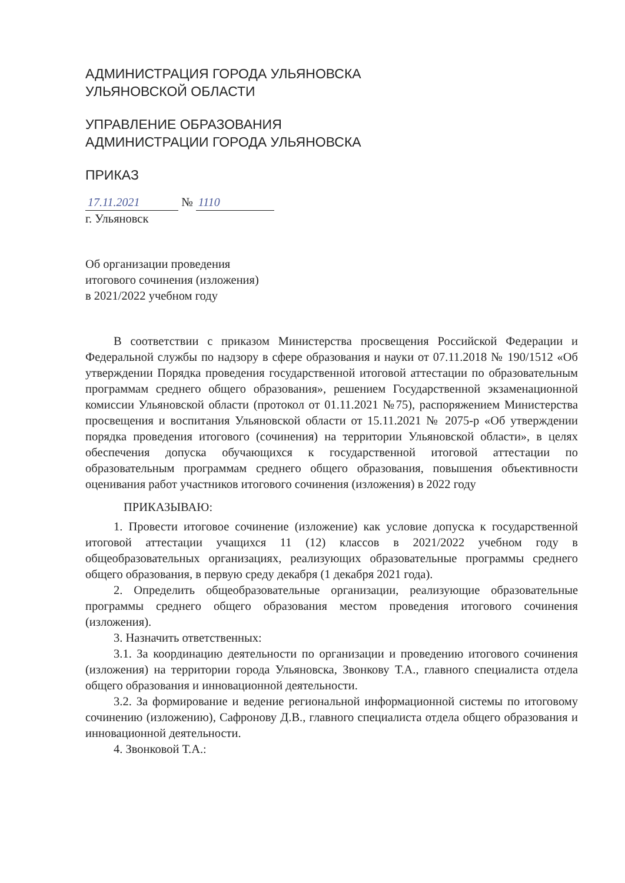АДМИНИСТРАЦИЯ ГОРОДА УЛЬЯНОВСКА
УЛЬЯНОВСКОЙ ОБЛАСТИ
УПРАВЛЕНИЕ ОБРАЗОВАНИЯ
АДМИНИСТРАЦИИ ГОРОДА УЛЬЯНОВСКА
ПРИКАЗ
17.11.2021 № 1110
г. Ульяновск
Об организации проведения
итогового сочинения (изложения)
в 2021/2022 учебном году
В соответствии с приказом Министерства просвещения Российской Федерации и Федеральной службы по надзору в сфере образования и науки от 07.11.2018 № 190/1512 «Об утверждении Порядка проведения государственной итоговой аттестации по образовательным программам среднего общего образования», решением Государственной экзаменационной комиссии Ульяновской области (протокол от 01.11.2021 №75), распоряжением Министерства просвещения и воспитания Ульяновской области от 15.11.2021 № 2075-р «Об утверждении порядка проведения итогового (сочинения) на территории Ульяновской области», в целях обеспечения допуска обучающихся к государственной итоговой аттестации по образовательным программам среднего общего образования, повышения объективности оценивания работ участников итогового сочинения (изложения) в 2022 году
ПРИКАЗЫВАЮ:
1. Провести итоговое сочинение (изложение) как условие допуска к государственной итоговой аттестации учащихся 11 (12) классов в 2021/2022 учебном году в общеобразовательных организациях, реализующих образовательные программы среднего общего образования, в первую среду декабря (1 декабря 2021 года).
2. Определить общеобразовательные организации, реализующие образовательные программы среднего общего образования местом проведения итогового сочинения (изложения).
3. Назначить ответственных:
3.1. За координацию деятельности по организации и проведению итогового сочинения (изложения) на территории города Ульяновска, Звонкову Т.А., главного специалиста отдела общего образования и инновационной деятельности.
3.2. За формирование и ведение региональной информационной системы по итоговому сочинению (изложению), Сафронову Д.В., главного специалиста отдела общего образования и инновационной деятельности.
4. Звонковой Т.А.: